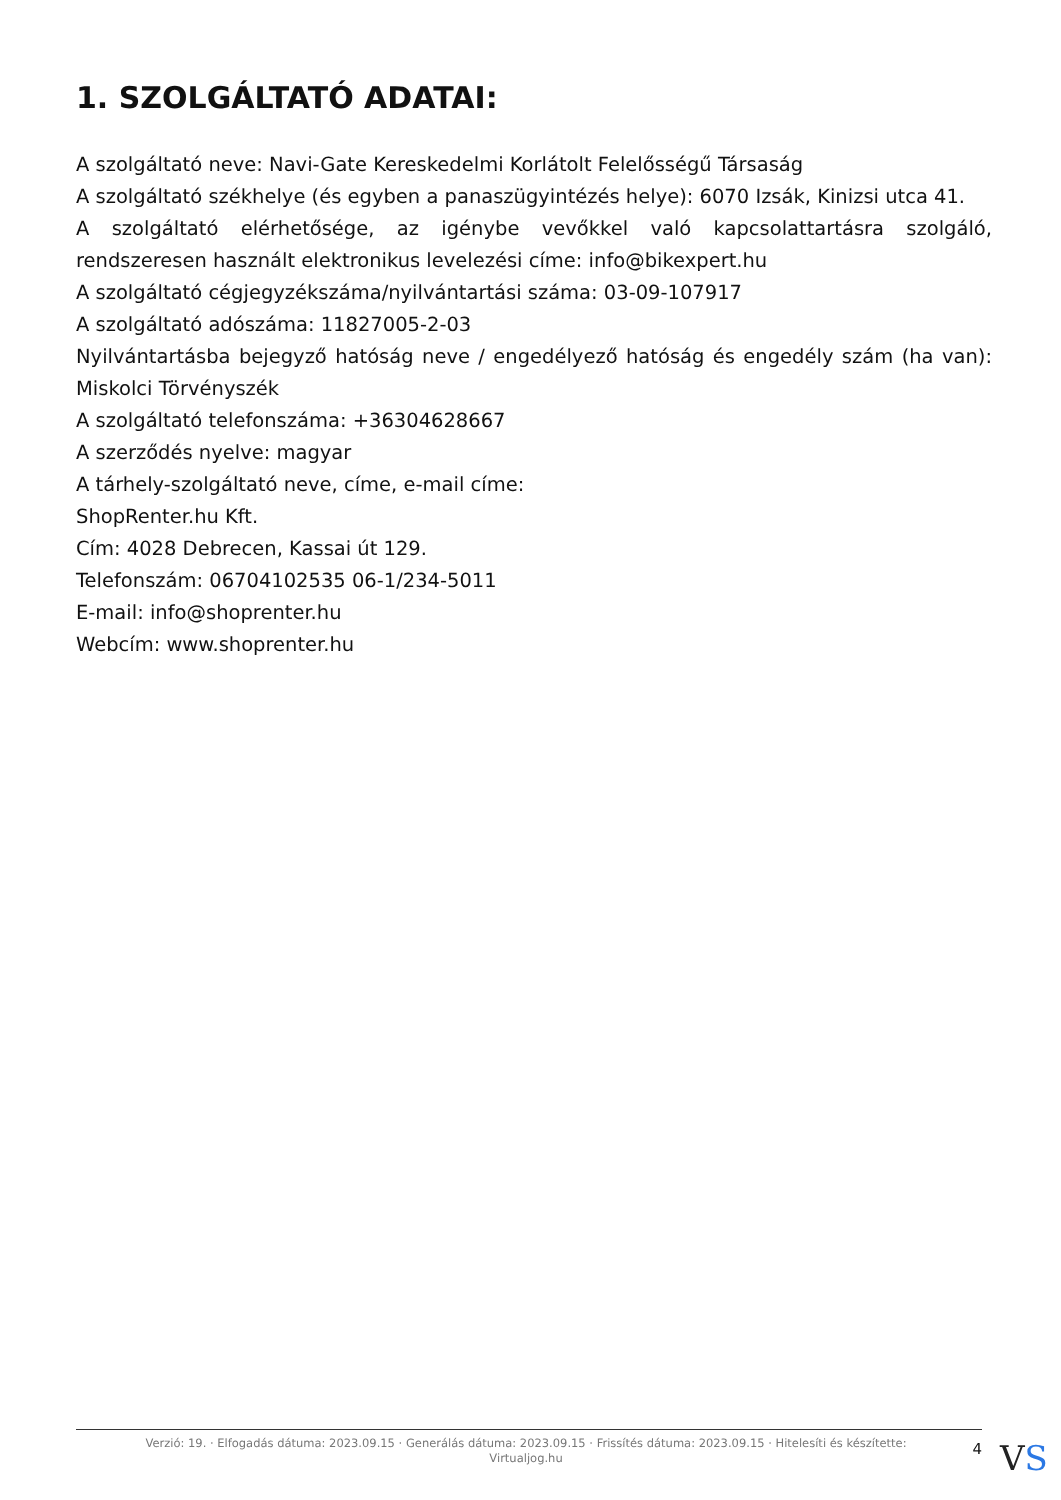1. SZOLGÁLTATÓ ADATAI:
A szolgáltató neve: Navi-Gate Kereskedelmi Korlátolt Felelősségű Társaság
A szolgáltató székhelye (és egyben a panaszügyintézés helye): 6070 Izsák, Kinizsi utca 41.
A szolgáltató elérhetősége, az igénybe vevőkkel való kapcsolattartásra szolgáló, rendszeresen használt elektronikus levelezési címe: info@bikexpert.hu
A szolgáltató cégjegyzékszáma/nyilvántartási száma: 03-09-107917
A szolgáltató adószáma: 11827005-2-03
Nyilvántartásba bejegyző hatóság neve / engedélyező hatóság és engedély szám (ha van): Miskolci Törvényszék
A szolgáltató telefonszáma: +36304628667
A szerződés nyelve: magyar
A tárhely-szolgáltató neve, címe, e-mail címe:
ShopRenter.hu Kft.
Cím: 4028 Debrecen, Kassai út 129.
Telefonszám: 06704102535 06-1/234-5011
E-mail: info@shoprenter.hu
Webcím: www.shoprenter.hu
Verzió: 19. · Elfogadás dátuma: 2023.09.15 · Generálás dátuma: 2023.09.15 · Frissítés dátuma: 2023.09.15 · Hitelesíti és készítette: Virtualjog.hu
4
VS